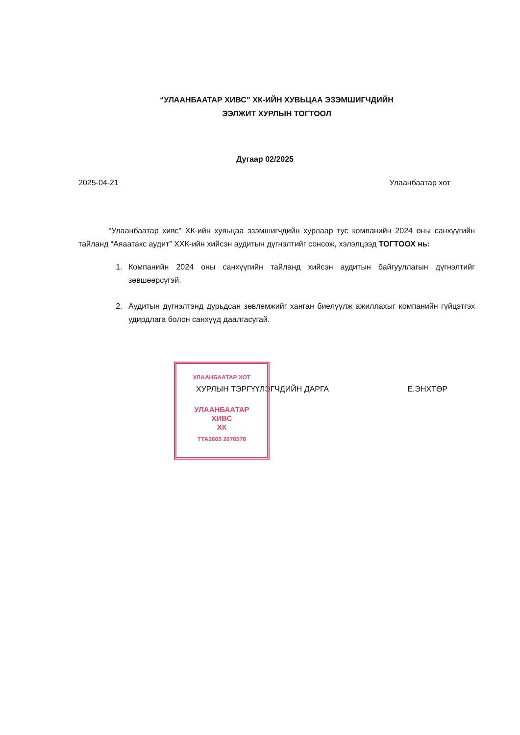“УЛААНБААТАР ХИВС” ХК-ИЙН ХУВЬЦАА ЭЗЭМШИГЧДИЙН
ЭЭЛЖИТ ХУРЛЫН ТОГТООЛ
Дугаар 02/2025
2025-04-21 Улаанбаатар хот
“Улаанбаатар хивс” ХК-ийн хувьцаа эзэмшигчдийн хурлаар тус компанийн 2024 оны санхүүгийн тайланд “Аяаатакс аудит” ХХК-ийн хийсэн аудитын дүгнэлтийг сонсож, хэлэлцээд ТОГТООХ нь:
1. Компанийн 2024 оны санхүүгийн тайланд хийсэн аудитын байгууллагын дүгнэлтийг зөвшөөрсүгэй.
2. Аудитын дүгнэлтэнд дурьдсан зөвлөмжийг ханган биелүүлж ажиллахыг компанийн гүйцэтгэх удирдлага болон санхүүд даалгасугай.
ХУРЛЫН ТЭРГҮҮЛЭГЧДИЙН ДАРГА Е.ЭНХТӨР
УЛААНБААТАР ХОТ
УЛААНБААТАР
ХИВС
ХК
ТТА2665 2076578